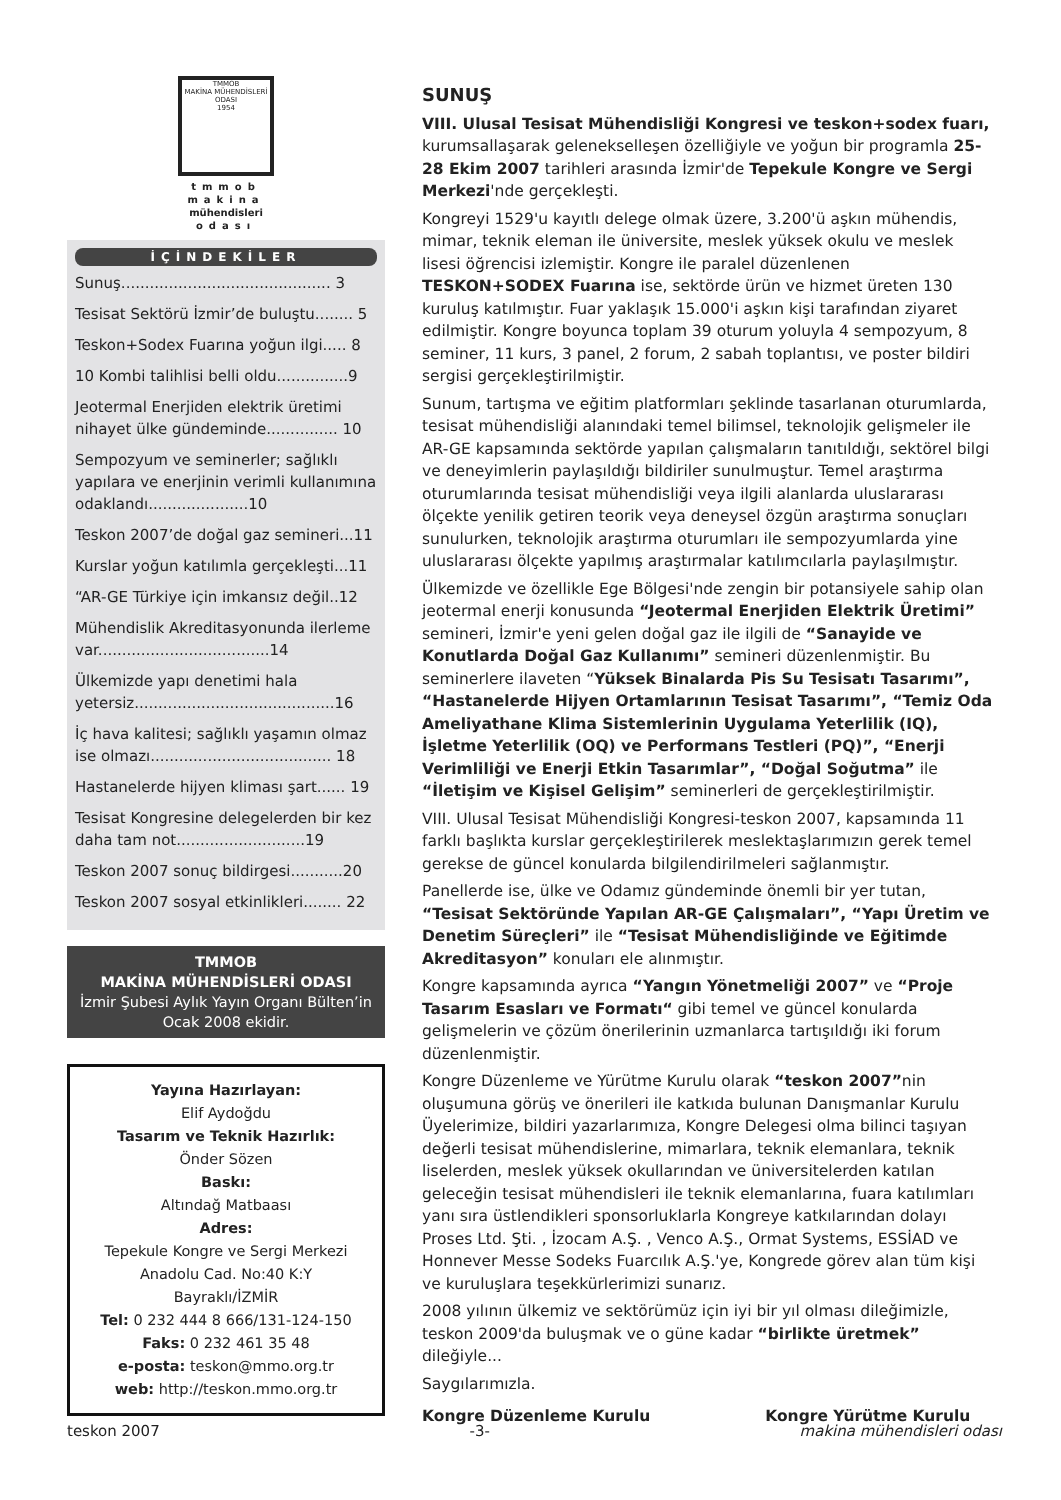TMMOB
MAKİNA MÜHENDİSLERİ ODASI
1954
tmmob
makina
mühendisleri
odası
İÇİNDEKİLER
Sunuş............................................ 3
Tesisat Sektörü İzmir’de buluştu........ 5
Teskon+Sodex Fuarına yoğun ilgi..... 8
10 Kombi talihlisi belli oldu...............9
Jeotermal Enerjiden elektrik üretimi nihayet ülke gündeminde............... 10
Sempozyum ve seminerler; sağlıklı yapılara ve enerjinin verimli kullanımına odaklandı.....................10
Teskon 2007’de doğal gaz semineri...11
Kurslar yoğun katılımla gerçekleşti...11
“AR-GE Türkiye için imkansız değil..12
Mühendislik Akreditasyonunda ilerleme var....................................14
Ülkemizde yapı denetimi hala yetersiz..........................................16
İç hava kalitesi; sağlıklı yaşamın olmaz ise olmazı...................................... 18
Hastanelerde hijyen kliması şart...... 19
Tesisat Kongresine delegelerden bir kez daha tam not...........................19
Teskon 2007 sonuç bildirgesi...........20
Teskon 2007 sosyal etkinlikleri........ 22
TMMOB
MAKİNA MÜHENDİSLERİ ODASI
İzmir Şubesi Aylık Yayın Organı Bülten’in Ocak 2008 ekidir.
Yayına Hazırlayan:
Elif Aydoğdu
Tasarım ve Teknik Hazırlık:
Önder Sözen
Baskı:
Altındağ Matbaası
Adres:
Tepekule Kongre ve Sergi Merkezi
Anadolu Cad. No:40 K:Y
Bayraklı/İZMİR
Tel: 0 232 444 8 666/131-124-150
Faks: 0 232 461 35 48
e-posta: teskon@mmo.org.tr
web: http://teskon.mmo.org.tr
SUNUŞ
VIII. Ulusal Tesisat Mühendisliği Kongresi ve teskon+sodex fuarı, kurumsallaşarak gelenekselleşen özelliğiyle ve yoğun bir programla 25-28 Ekim 2007 tarihleri arasında İzmir'de Tepekule Kongre ve Sergi Merkezi'nde gerçekleşti.
Kongreyi 1529'u kayıtlı delege olmak üzere, 3.200'ü aşkın mühendis, mimar, teknik eleman ile üniversite, meslek yüksek okulu ve meslek lisesi öğrencisi izlemiştir. Kongre ile paralel düzenlenen TESKON+SODEX Fuarına ise, sektörde ürün ve hizmet üreten 130 kuruluş katılmıştır. Fuar yaklaşık 15.000'i aşkın kişi tarafından ziyaret edilmiştir. Kongre boyunca toplam 39 oturum yoluyla 4 sempozyum, 8 seminer, 11 kurs, 3 panel, 2 forum, 2 sabah toplantısı, ve poster bildiri sergisi gerçekleştirilmiştir.
Sunum, tartışma ve eğitim platformları şeklinde tasarlanan oturumlarda, tesisat mühendisliği alanındaki temel bilimsel, teknolojik gelişmeler ile AR-GE kapsamında sektörde yapılan çalışmaların tanıtıldığı, sektörel bilgi ve deneyimlerin paylaşıldığı bildiriler sunulmuştur. Temel araştırma oturumlarında tesisat mühendisliği veya ilgili alanlarda uluslararası ölçekte yenilik getiren teorik veya deneysel özgün araştırma sonuçları sunulurken, teknolojik araştırma oturumları ile sempozyumlarda yine uluslararası ölçekte yapılmış araştırmalar katılımcılarla paylaşılmıştır.
Ülkemizde ve özellikle Ege Bölgesi'nde zengin bir potansiyele sahip olan jeotermal enerji konusunda “Jeotermal Enerjiden Elektrik Üretimi” semineri, İzmir'e yeni gelen doğal gaz ile ilgili de “Sanayide ve Konutlarda Doğal Gaz Kullanımı” semineri düzenlenmiştir. Bu seminerlere ilaveten “Yüksek Binalarda Pis Su Tesisatı Tasarımı”, “Hastanelerde Hijyen Ortamlarının Tesisat Tasarımı”, “Temiz Oda Ameliyathane Klima Sistemlerinin Uygulama Yeterlilik (IQ), İşletme Yeterlilik (OQ) ve Performans Testleri (PQ)”, “Enerji Verimliliği ve Enerji Etkin Tasarımlar”, “Doğal Soğutma” ile “İletişim ve Kişisel Gelişim” seminerleri de gerçekleştirilmiştir.
VIII. Ulusal Tesisat Mühendisliği Kongresi-teskon 2007, kapsamında 11 farklı başlıkta kurslar gerçekleştirilerek meslektaşlarımızın gerek temel gerekse de güncel konularda bilgilendirilmeleri sağlanmıştır.
Panellerde ise, ülke ve Odamız gündeminde önemli bir yer tutan, “Tesisat Sektöründe Yapılan AR-GE Çalışmaları”, “Yapı Üretim ve Denetim Süreçleri” ile “Tesisat Mühendisliğinde ve Eğitimde Akreditasyon” konuları ele alınmıştır.
Kongre kapsamında ayrıca “Yangın Yönetmeliği 2007” ve “Proje Tasarım Esasları ve Formatı“ gibi temel ve güncel konularda gelişmelerin ve çözüm önerilerinin uzmanlarca tartışıldığı iki forum düzenlenmiştir.
Kongre Düzenleme ve Yürütme Kurulu olarak “teskon 2007”nin oluşumuna görüş ve önerileri ile katkıda bulunan Danışmanlar Kurulu Üyelerimize, bildiri yazarlarımıza, Kongre Delegesi olma bilinci taşıyan değerli tesisat mühendislerine, mimarlara, teknik elemanlara, teknik liselerden, meslek yüksek okullarından ve üniversitelerden katılan geleceğin tesisat mühendisleri ile teknik elemanlarına, fuara katılımları yanı sıra üstlendikleri sponsorluklarla Kongreye katkılarından dolayı Proses Ltd. Şti. , İzocam A.Ş. , Venco A.Ş., Ormat Systems, ESSİAD ve Honnever Messe Sodeks Fuarcılık A.Ş.'ye, Kongrede görev alan tüm kişi ve kuruluşlara teşekkürlerimizi sunarız.
2008 yılının ülkemiz ve sektörümüz için iyi bir yıl olması dileğimizle, teskon 2009'da buluşmak ve o güne kadar “birlikte üretmek” dileğiyle...
Saygılarımızla.
Kongre Düzenleme Kurulu Kongre Yürütme Kurulu
teskon 2007 -3- makina mühendisleri odası